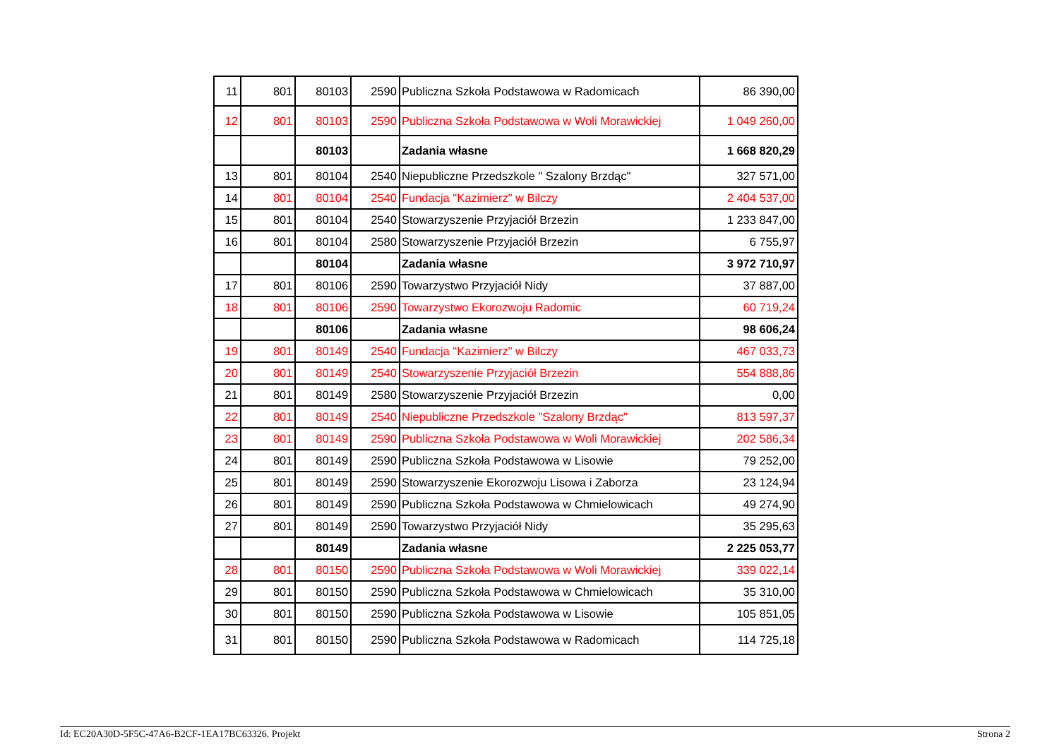| 11 | 801 | 80103 | 2590 | Publiczna Szkoła Podstawowa w Radomicach | 86 390,00 |
| 12 | 801 | 80103 | 2590 | Publiczna Szkoła Podstawowa w Woli Morawickiej | 1 049 260,00 |
| | | 80103 | | Zadania własne | 1 668 820,29 |
| 13 | 801 | 80104 | 2540 | Niepubliczne Przedszkole " Szalony Brzdąc" | 327 571,00 |
| 14 | 801 | 80104 | 2540 | Fundacja "Kazimierz" w Bilczy | 2 404 537,00 |
| 15 | 801 | 80104 | 2540 | Stowarzyszenie Przyjaciół Brzezin | 1 233 847,00 |
| 16 | 801 | 80104 | 2580 | Stowarzyszenie Przyjaciół Brzezin | 6 755,97 |
| | | 80104 | | Zadania własne | 3 972 710,97 |
| 17 | 801 | 80106 | 2590 | Towarzystwo Przyjaciół Nidy | 37 887,00 |
| 18 | 801 | 80106 | 2590 | Towarzystwo Ekorozwoju Radomic | 60 719,24 |
| | | 80106 | | Zadania własne | 98 606,24 |
| 19 | 801 | 80149 | 2540 | Fundacja "Kazimierz" w Bilczy | 467 033,73 |
| 20 | 801 | 80149 | 2540 | Stowarzyszenie Przyjaciół Brzezin | 554 888,86 |
| 21 | 801 | 80149 | 2580 | Stowarzyszenie Przyjaciół Brzezin | 0,00 |
| 22 | 801 | 80149 | 2540 | Niepubliczne Przedszkole "Szalony Brzdąc" | 813 597,37 |
| 23 | 801 | 80149 | 2590 | Publiczna Szkoła Podstawowa w Woli Morawickiej | 202 586,34 |
| 24 | 801 | 80149 | 2590 | Publiczna Szkoła Podstawowa w Lisowie | 79 252,00 |
| 25 | 801 | 80149 | 2590 | Stowarzyszenie Ekorozwoju Lisowa i Zaborza | 23 124,94 |
| 26 | 801 | 80149 | 2590 | Publiczna Szkoła Podstawowa w Chmielowicach | 49 274,90 |
| 27 | 801 | 80149 | 2590 | Towarzystwo Przyjaciół Nidy | 35 295,63 |
| | | 80149 | | Zadania własne | 2 225 053,77 |
| 28 | 801 | 80150 | 2590 | Publiczna Szkoła Podstawowa w Woli Morawickiej | 339 022,14 |
| 29 | 801 | 80150 | 2590 | Publiczna Szkoła Podstawowa w Chmielowicach | 35 310,00 |
| 30 | 801 | 80150 | 2590 | Publiczna Szkoła Podstawowa w Lisowie | 105 851,05 |
| 31 | 801 | 80150 | 2590 | Publiczna Szkoła Podstawowa w Radomicach | 114 725,18 |
Id: EC20A30D-5F5C-47A6-B2CF-1EA17BC63326. Projekt Strona 2